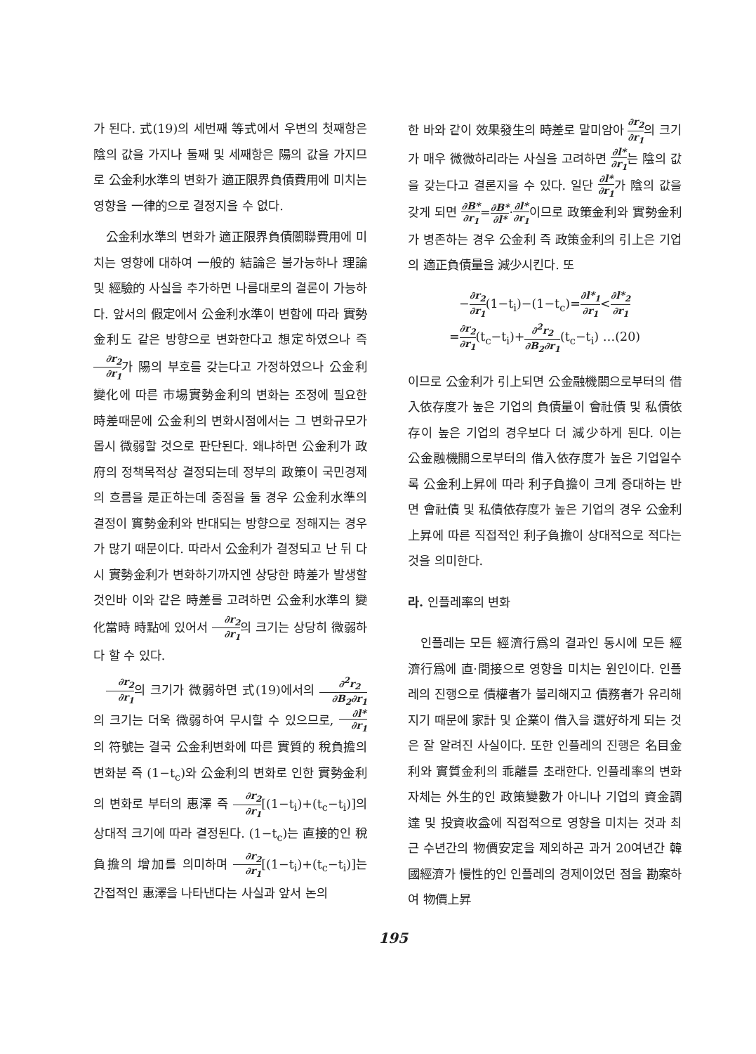가 된다. 式(19)의 세번째 等式에서 우변의 첫째항은 陰의 값을 가지나 둘째 및 세째항은 陽의 값을 가지므로 公金利水準의 변화가 適正限界負債費用에 미치는 영향을 一律的으로 결정지을 수 없다.
公金利水準의 변화가 適正限界負債關聯費用에 미치는 영향에 대하여 一般的 結論은 불가능하나 理論 및 經驗的 사실을 추가하면 나름대로의 결론이 가능하다. 앞서의 假定에서 公金利水準이 변함에 따라 實勢金利도 같은 방향으로 변화한다고 想定하였으나 즉 ∂r<sub>2</sub> ∂r<sub>1</sub>가 陽의 부호를 갖는다고 가정하였으나 公金利變化에 따른 市場實勢金利의 변화는 조정에 필요한 時差때문에 公金利의 변화시점에서는 그 변화규모가 몹시 微弱할 것으로 판단된다. 왜냐하면 公金利가 政府의 정책목적상 결정되는데 정부의 政策이 국민경제의 흐름을 是正하는데 중점을 둘 경우 公金利水準의 결정이 實勢金利와 반대되는 방향으로 정해지는 경우가 많기 때문이다. 따라서 公金利가 결정되고 난 뒤 다시 實勢金利가 변화하기까지엔 상당한 時差가 발생할 것인바 이와 같은 時差를 고려하면 公金利水準의 變化當時 時點에 있어서 ∂r<sub>2</sub> ∂r<sub>1</sub>의 크기는 상당히 微弱하다 할 수 있다.
∂r<sub>2</sub> ∂r<sub>1</sub>의 크기가 微弱하면 式(19)에서의 ∂<sup>2</sup>r<sub>2</sub> ∂B<sub>2</sub>∂r<sub>1</sub>의 크기는 더욱 微弱하여 무시할 수 있으므로, ∂l* ∂r<sub>1</sub>의 符號는 결국 公金利변화에 따른 實質的 稅負擔의 변화분 즉 (1−t<sub>c</sub>)와 公金利의 변화로 인한 實勢金利의 변화로 부터의 惠澤 즉 ∂r<sub>2</sub> ∂r<sub>1</sub>[(1−t<sub>i</sub>)+(t<sub>c</sub>−t<sub>i</sub>)]의 상대적 크기에 따라 결정된다. (1−t<sub>c</sub>)는 直接的인 稅負擔의 增加를 의미하며 ∂r<sub>2</sub> ∂r<sub>1</sub>[(1−t<sub>i</sub>)+(t<sub>c</sub>−t<sub>i</sub>)]는 간접적인 惠澤을 나타낸다는 사실과 앞서 논의
한 바와 같이 效果發生의 時差로 말미암아 ∂r<sub>2</sub> ∂r<sub>1</sub>의 크기가 매우 微微하리라는 사실을 고려하면 ∂l* ∂r<sub>1</sub>는 陰의 값을 갖는다고 결론지을 수 있다. 일단 ∂l* ∂r<sub>1</sub>가 陰의 값을 갖게 되면 ∂B* ∂r<sub>1</sub>=∂B* ∂l*·∂l* ∂r<sub>1</sub>이므로 政策金利와 實勢金利가 병존하는 경우 公金利 즉 政策金利의 引上은 기업의 適正負債量을 減少시킨다. 또
−∂r<sub>2</sub> ∂r<sub>1</sub>(1−t<sub>i</sub>)−(1−t<sub>c</sub>)=∂l*<sub>1</sub> ∂r<sub>1</sub><∂l*<sub>2</sub> ∂r<sub>1</sub>
=∂r<sub>2</sub> ∂r<sub>1</sub>(t<sub>c</sub>−t<sub>i</sub>)+∂<sup>2</sup>r<sub>2</sub> ∂B<sub>2</sub>∂r<sub>1</sub>(t<sub>c</sub>−t<sub>i</sub>) …(20)
이므로 公金利가 引上되면 公金融機關으로부터의 借入依存度가 높은 기업의 負債量이 會社債 및 私債依存이 높은 기업의 경우보다 더 減少하게 된다. 이는 公金融機關으로부터의 借入依存度가 높은 기업일수록 公金利上昇에 따라 利子負擔이 크게 증대하는 반면 會社債 및 私債依存度가 높은 기업의 경우 公金利上昇에 따른 직접적인 利子負擔이 상대적으로 적다는 것을 의미한다.
라. 인플레率의 변화
인플레는 모든 經濟行爲의 결과인 동시에 모든 經濟行爲에 直·間接으로 영향을 미치는 원인이다. 인플레의 진행으로 債權者가 불리해지고 債務者가 유리해지기 때문에 家計 및 企業이 借入을 選好하게 되는 것은 잘 알려진 사실이다. 또한 인플레의 진행은 名目金利와 實質金利의 乖離를 초래한다. 인플레率의 변화 자체는 外生的인 政策變數가 아니나 기업의 資金調達 및 投資收益에 직접적으로 영향을 미치는 것과 최근 수년간의 物價安定을 제외하곤 과거 20여년간 韓國經濟가 慢性的인 인플레의 경제이었던 점을 勘案하여 物價上昇
195